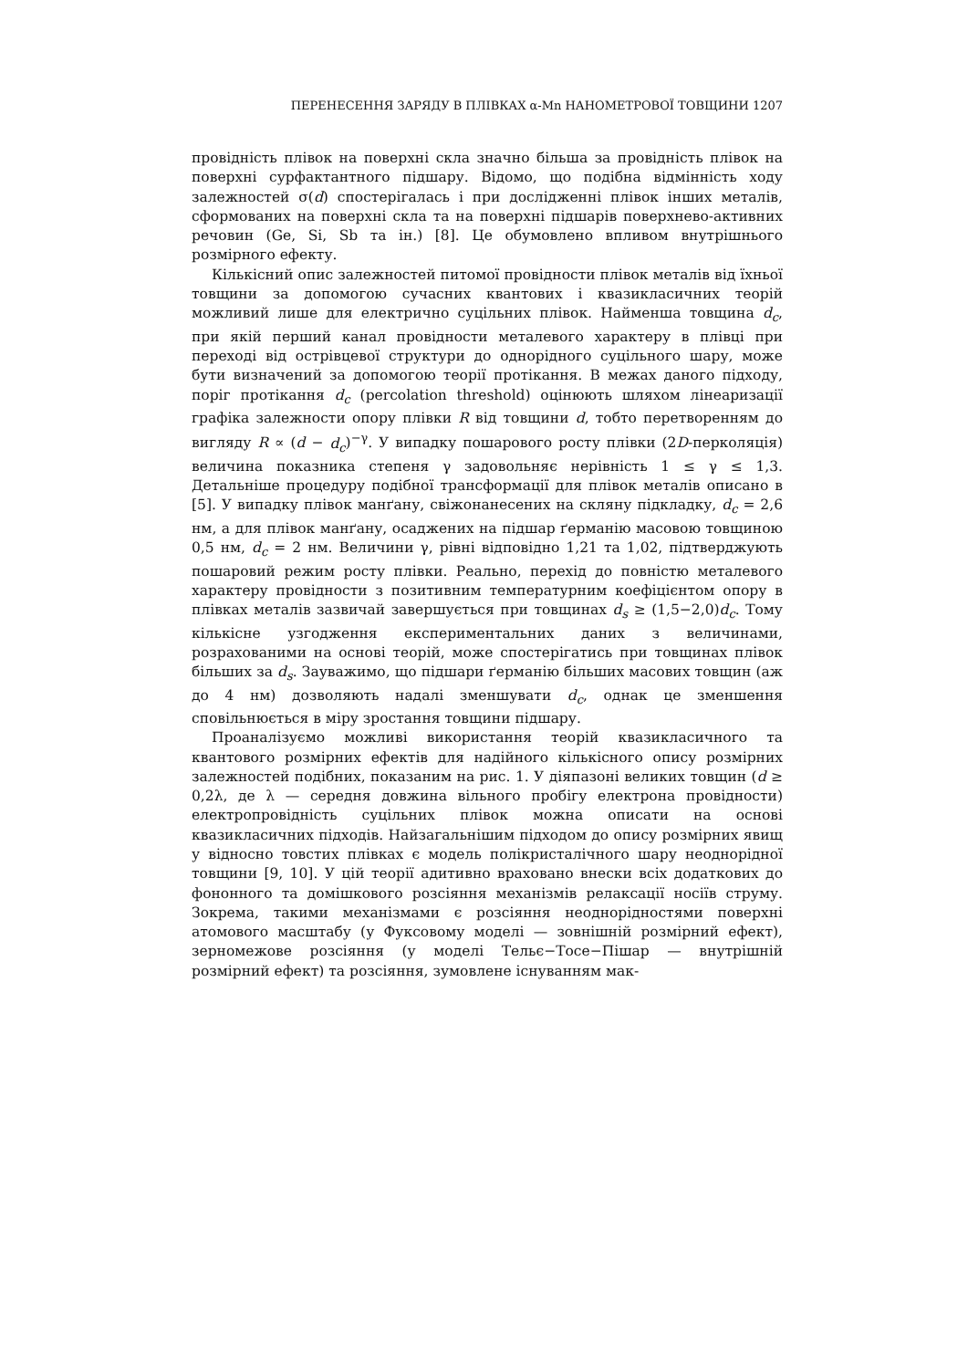ПЕРЕНЕСЕННЯ ЗАРЯДУ В ПЛІВКАХ α-Mn НАНОМЕТРОВОЇ ТОВЩИНИ 1207
провідність плівок на поверхні скла значно більша за провідність плівок на поверхні сурфактантного підшару. Відомо, що подібна відмінність ходу залежностей σ(d) спостерігалась і при дослідженні плівок інших металів, сформованих на поверхні скла та на поверхні підшарів поверхнево-активних речовин (Ge, Si, Sb та ін.) [8]. Це обумовлено впливом внутрішнього розмірного ефекту.
Кількісний опис залежностей питомої провідности плівок металів від їхньої товщини за допомогою сучасних квантових і квазикласичних теорій можливий лише для електрично суцільних плівок. Найменша товщина d<sub>c</sub>, при якій перший канал провідности металевого характеру в плівці при переході від острівцевої структури до однорідного суцільного шару, може бути визначений за допомогою теорії протікання. В межах даного підходу, поріг протікання d<sub>c</sub> (percolation threshold) оцінюють шляхом лінеаризації графіка залежности опору плівки R від товщини d, тобто перетворенням до вигляду R ∝ (d − d<sub>c</sub>)<sup>−γ</sup>. У випадку пошарового росту плівки (2D-перколяція) величина показника степеня γ задовольняє нерівність 1 ≤ γ ≤ 1,3. Детальніше процедуру подібної трансформації для плівок металів описано в [5]. У випадку плівок манґану, свіжонанесених на скляну підкладку, d<sub>c</sub> = 2,6 нм, а для плівок манґану, осаджених на підшар ґерманію масовою товщиною 0,5 нм, d<sub>c</sub> = 2 нм. Величини γ, рівні відповідно 1,21 та 1,02, підтверджують пошаровий режим росту плівки. Реально, перехід до повністю металевого характеру провідности з позитивним температурним коефіцієнтом опору в плівках металів зазвичай завершується при товщинах d<sub>s</sub> ≥ (1,5−2,0)d<sub>c</sub>. Тому кількісне узгодження експериментальних даних з величинами, розрахованими на основі теорій, може спостерігатись при товщинах плівок більших за d<sub>s</sub>. Зауважимо, що підшари ґерманію більших масових товщин (аж до 4 нм) дозволяють надалі зменшувати d<sub>c</sub>, однак це зменшення сповільнюється в міру зростання товщини підшару.
Проаналізуємо можливі використання теорій квазикласичного та квантового розмірних ефектів для надійного кількісного опису розмірних залежностей подібних, показаним на рис. 1. У діяпазоні великих товщин (d ≥ 0,2λ, де λ — середня довжина вільного пробігу електрона провідности) електропровідність суцільних плівок можна описати на основі квазикласичних підходів. Найзагальнішим підходом до опису розмірних явищ у відносно товстих плівках є модель полікристалічного шару неоднорідної товщини [9, 10]. У цій теорії адитивно враховано внески всіх додаткових до фононного та домішкового розсіяння механізмів релаксації носіїв струму. Зокрема, такими механізмами є розсіяння неоднорідностями поверхні атомового масштабу (у Фуксовому моделі — зовнішній розмірний ефект), зерномежове розсіяння (у моделі Тельє−Тосе−Пішар — внутрішній розмірний ефект) та розсіяння, зумовлене існуванням мак-